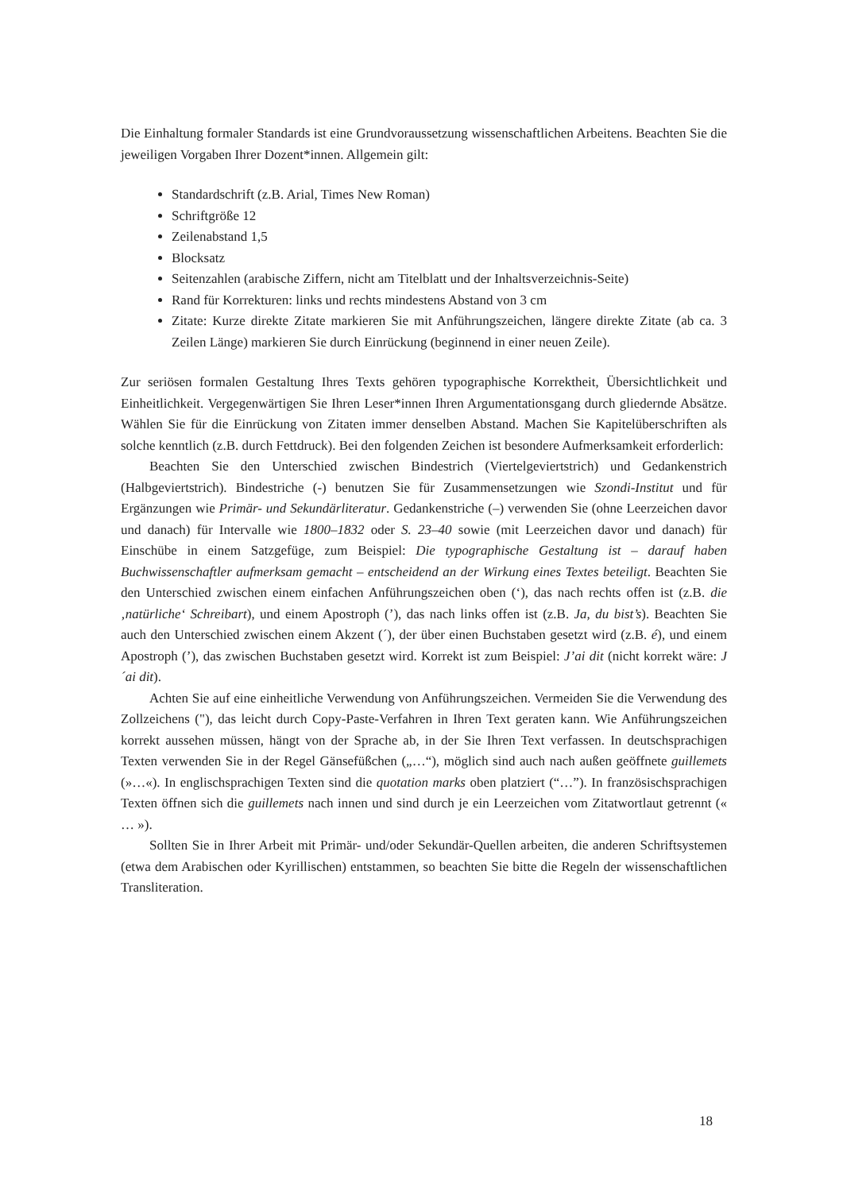Die Einhaltung formaler Standards ist eine Grundvoraussetzung wissenschaftlichen Arbeitens. Beachten Sie die jeweiligen Vorgaben Ihrer Dozent*innen. Allgemein gilt:
Standardschrift (z.B. Arial, Times New Roman)
Schriftgröße 12
Zeilenabstand 1,5
Blocksatz
Seitenzahlen (arabische Ziffern, nicht am Titelblatt und der Inhaltsverzeichnis-Seite)
Rand für Korrekturen: links und rechts mindestens Abstand von 3 cm
Zitate: Kurze direkte Zitate markieren Sie mit Anführungszeichen, längere direkte Zitate (ab ca. 3 Zeilen Länge) markieren Sie durch Einrückung (beginnend in einer neuen Zeile).
Zur seriösen formalen Gestaltung Ihres Texts gehören typographische Korrektheit, Übersichtlichkeit und Einheitlichkeit. Vergegenwärtigen Sie Ihren Leser*innen Ihren Argumentationsgang durch gliedernde Absätze. Wählen Sie für die Einrückung von Zitaten immer denselben Abstand. Machen Sie Kapitelüberschriften als solche kenntlich (z.B. durch Fettdruck). Bei den folgenden Zeichen ist besondere Aufmerksamkeit erforderlich:
Beachten Sie den Unterschied zwischen Bindestrich (Viertelgeviertstrich) und Gedankenstrich (Halbgeviertstrich). Bindestriche (-) benutzen Sie für Zusammensetzungen wie Szondi-Institut und für Ergänzungen wie Primär- und Sekundärliteratur. Gedankenstriche (–) verwenden Sie (ohne Leerzeichen davor und danach) für Intervalle wie 1800–1832 oder S. 23–40 sowie (mit Leerzeichen davor und danach) für Einschübe in einem Satzgefüge, zum Beispiel: Die typographische Gestaltung ist – darauf haben Buchwissenschaftler aufmerksam gemacht – entscheidend an der Wirkung eines Textes beteiligt. Beachten Sie den Unterschied zwischen einem einfachen Anführungszeichen oben (‘), das nach rechts offen ist (z.B. die ‚natürliche‘ Schreibart), und einem Apostroph (’), das nach links offen ist (z.B. Ja, du bist’s). Beachten Sie auch den Unterschied zwischen einem Akzent (´), der über einen Buchstaben gesetzt wird (z.B. é), und einem Apostroph (’), das zwischen Buchstaben gesetzt wird. Korrekt ist zum Beispiel: J’ai dit (nicht korrekt wäre: J´ai dit).
Achten Sie auf eine einheitliche Verwendung von Anführungszeichen. Vermeiden Sie die Verwendung des Zollzeichens ("), das leicht durch Copy-Paste-Verfahren in Ihren Text geraten kann. Wie Anführungszeichen korrekt aussehen müssen, hängt von der Sprache ab, in der Sie Ihren Text verfassen. In deutschsprachigen Texten verwenden Sie in der Regel Gänsefüßchen („…“), möglich sind auch nach außen geöffnete guillemets (»…«). In englischsprachigen Texten sind die quotation marks oben platziert (“…”). In französischsprachigen Texten öffnen sich die guillemets nach innen und sind durch je ein Leerzeichen vom Zitatwortlaut getrennt (« … »).
Sollten Sie in Ihrer Arbeit mit Primär- und/oder Sekundär-Quellen arbeiten, die anderen Schriftsystemen (etwa dem Arabischen oder Kyrillischen) entstammen, so beachten Sie bitte die Regeln der wissenschaftlichen Transliteration.
18